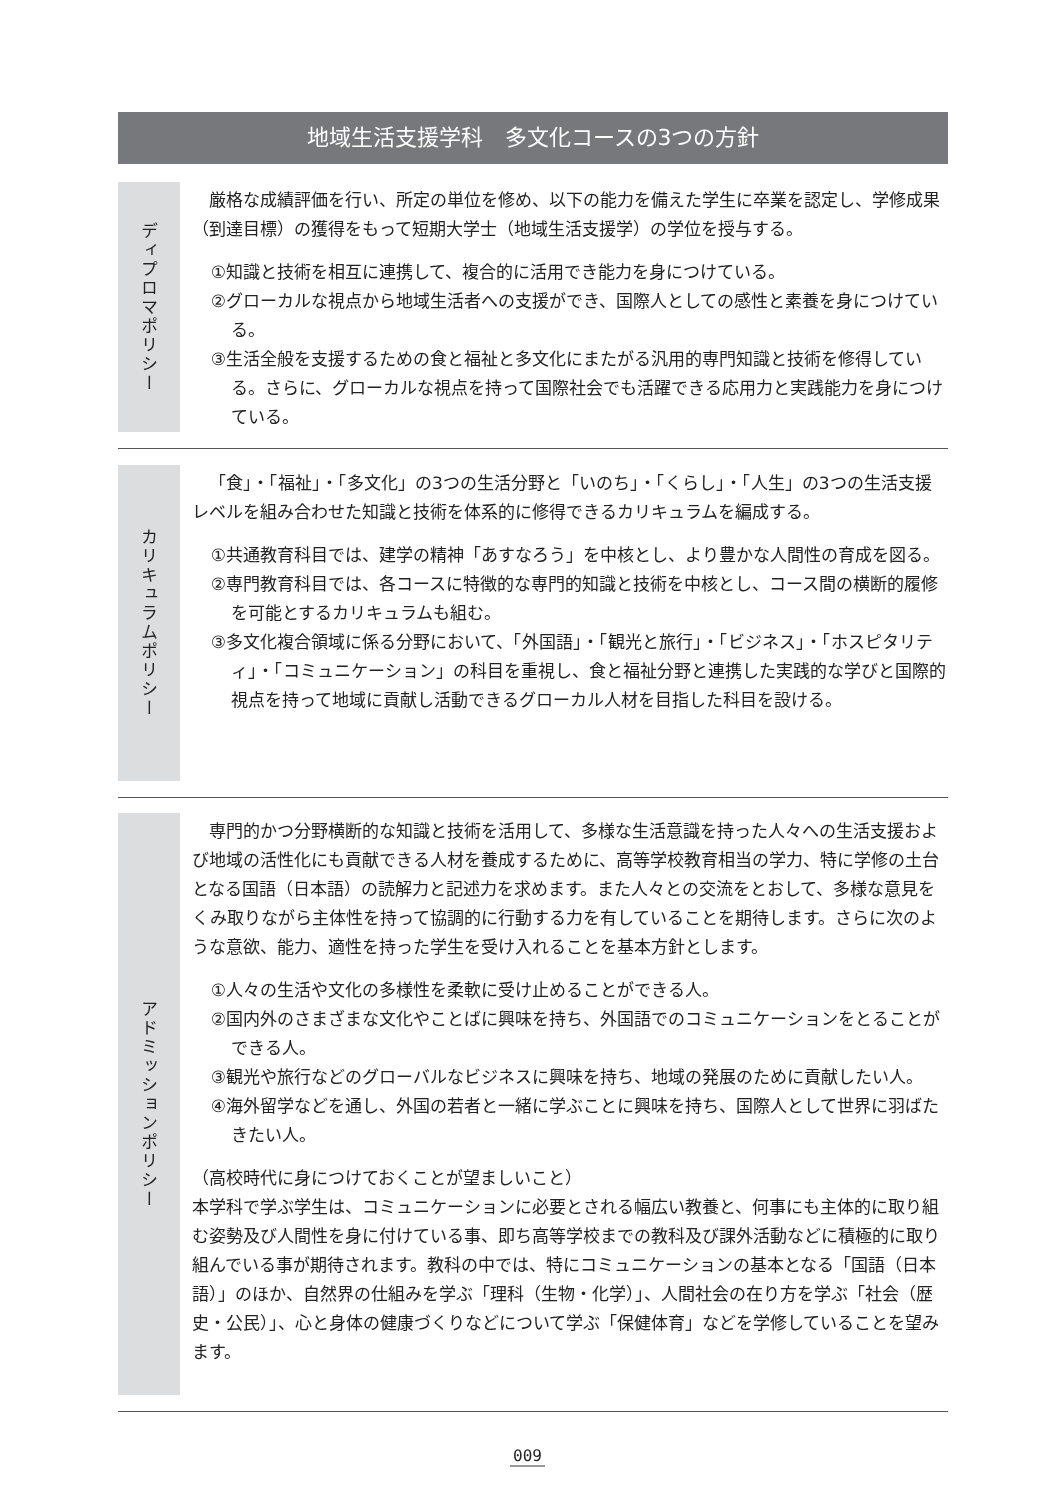地域生活支援学科　多文化コースの3つの方針
ディプロマポリシー
厳格な成績評価を行い、所定の単位を修め、以下の能力を備えた学生に卒業を認定し、学修成果（到達目標）の獲得をもって短期大学士（地域生活支援学）の学位を授与する。
①知識と技術を相互に連携して、複合的に活用でき能力を身につけている。
②グローカルな視点から地域生活者への支援ができ、国際人としての感性と素養を身につけている。
③生活全般を支援するための食と福祉と多文化にまたがる汎用的専門知識と技術を修得している。さらに、グローカルな視点を持って国際社会でも活躍できる応用力と実践能力を身につけている。
カリキュラムポリシー
「食」・「福祉」・「多文化」の3つの生活分野と「いのち」・「くらし」・「人生」の3つの生活支援レベルを組み合わせた知識と技術を体系的に修得できるカリキュラムを編成する。
①共通教育科目では、建学の精神「あすなろう」を中核とし、より豊かな人間性の育成を図る。
②専門教育科目では、各コースに特徴的な専門的知識と技術を中核とし、コース間の横断的履修を可能とするカリキュラムも組む。
③多文化複合領域に係る分野において、「外国語」・「観光と旅行」・「ビジネス」・「ホスピタリティ」・「コミュニケーション」の科目を重視し、食と福祉分野と連携した実践的な学びと国際的視点を持って地域に貢献し活動できるグローカル人材を目指した科目を設ける。
アドミッションポリシー
専門的かつ分野横断的な知識と技術を活用して、多様な生活意識を持った人々への生活支援および地域の活性化にも貢献できる人材を養成するために、高等学校教育相当の学力、特に学修の土台となる国語（日本語）の読解力と記述力を求めます。また人々との交流をとおして、多様な意見をくみ取りながら主体性を持って協調的に行動する力を有していることを期待します。さらに次のような意欲、能力、適性を持った学生を受け入れることを基本方針とします。
①人々の生活や文化の多様性を柔軟に受け止めることができる人。
②国内外のさまざまな文化やことばに興味を持ち、外国語でのコミュニケーションをとることができる人。
③観光や旅行などのグローバルなビジネスに興味を持ち、地域の発展のために貢献したい人。
④海外留学などを通し、外国の若者と一緒に学ぶことに興味を持ち、国際人として世界に羽ばたきたい人。
（高校時代に身につけておくことが望ましいこと）
本学科で学ぶ学生は、コミュニケーションに必要とされる幅広い教養と、何事にも主体的に取り組む姿勢及び人間性を身に付けている事、即ち高等学校までの教科及び課外活動などに積極的に取り組んでいる事が期待されます。教科の中では、特にコミュニケーションの基本となる「国語（日本語）」のほか、自然界の仕組みを学ぶ「理科（生物・化学）」、人間社会の在り方を学ぶ「社会（歴史・公民）」、心と身体の健康づくりなどについて学ぶ「保健体育」などを学修していることを望みます。
009